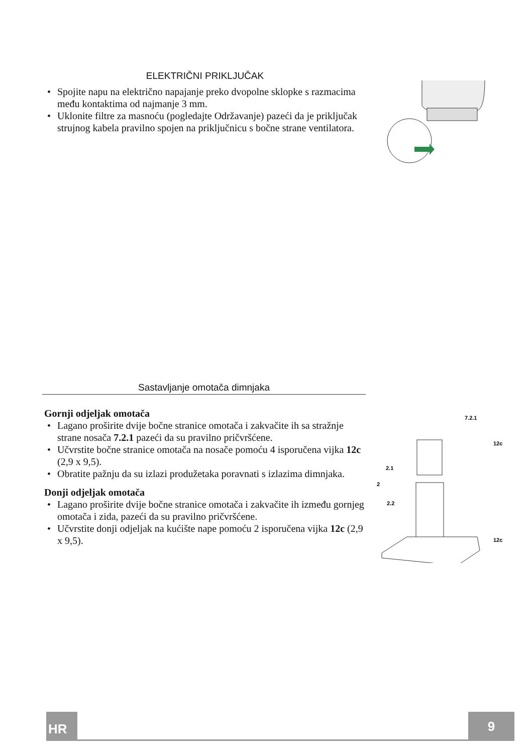ELEKTRIČNI PRIKLJUČAK
• Spojite napu na električno napajanje preko dvopolne sklopke s razmacima među kontaktima od najmanje 3 mm.
• Uklonite filtre za masnoću (pogledajte Održavanje) pazeći da je priključak strujnog kabela pravilno spojen na priključnicu s bočne strane ventilatora.
Sastavljanje omotača dimnjaka
Gornji odjeljak omotača
• Lagano proširite dvije bočne stranice omotača i zakvačite ih sa stražnje strane nosača 7.2.1 pazeći da su pravilno pričvršćene.
• Učvrstite bočne stranice omotača na nosače pomoću 4 isporučena vijka 12c (2,9 x 9,5).
• Obratite pažnju da su izlazi produžetaka poravnati s izlazima dimnjaka.
Donji odjeljak omotača
• Lagano proširite dvije bočne stranice omotača i zakvačite ih između gornjeg omotača i zida, pazeći da su pravilno pričvršćene.
• Učvrstite donji odjeljak na kućište nape pomoću 2 isporučena vijka 12c (2,9 x 9,5).
7.2.1
12c
2.1
2
2.2
12c
HR 9